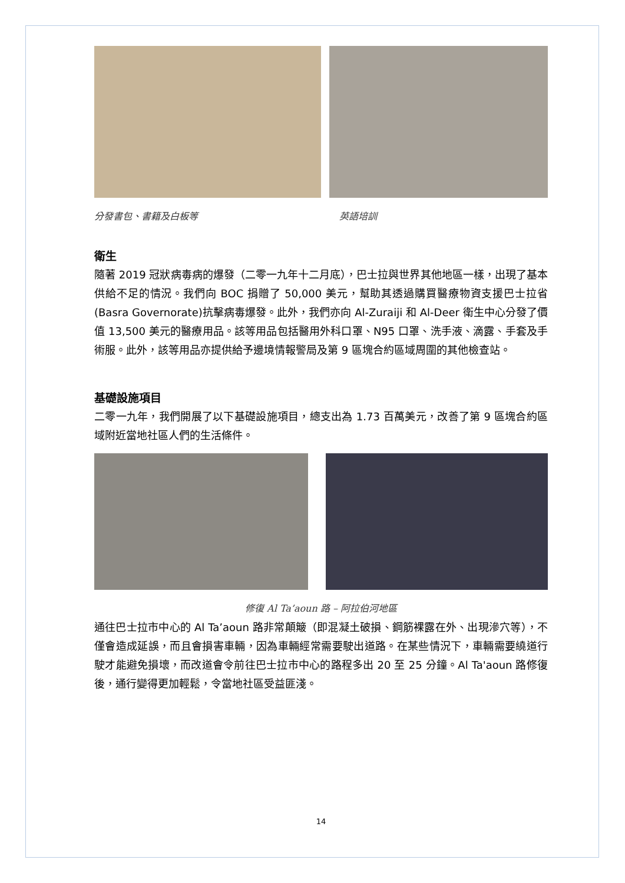分發書包、書籍及白板等 英語培訓
衛生
隨著 2019 冠狀病毒病的爆發（二零一九年十二月底），巴士拉與世界其他地區一樣，出現了基本供給不足的情況。我們向 BOC 捐贈了 50,000 美元，幫助其透過購買醫療物資支援巴士拉省(Basra Governorate)抗擊病毒爆發。此外，我們亦向 Al-Zuraiji 和 Al-Deer 衛生中心分發了價值 13,500 美元的醫療用品。該等用品包括醫用外科口罩、N95 口罩、洗手液、滴露、手套及手術服。此外，該等用品亦提供給予邊境情報警局及第 9 區塊合約區域周圍的其他檢查站。
基礎設施項目
二零一九年，我們開展了以下基礎設施項目，總支出為 1.73 百萬美元，改善了第 9 區塊合約區域附近當地社區人們的生活條件。
修復 Al Ta’aoun 路 – 阿拉伯河地區
通往巴士拉市中心的 Al Ta’aoun 路非常顛簸（即混凝土破損、鋼筋裸露在外、出現滲穴等），不僅會造成延誤，而且會損害車輛，因為車輛經常需要駛出道路。在某些情況下，車輛需要繞道行駛才能避免損壞，而改道會令前往巴士拉市中心的路程多出 20 至 25 分鐘。Al Ta'aoun 路修復後，通行變得更加輕鬆，令當地社區受益匪淺。
14